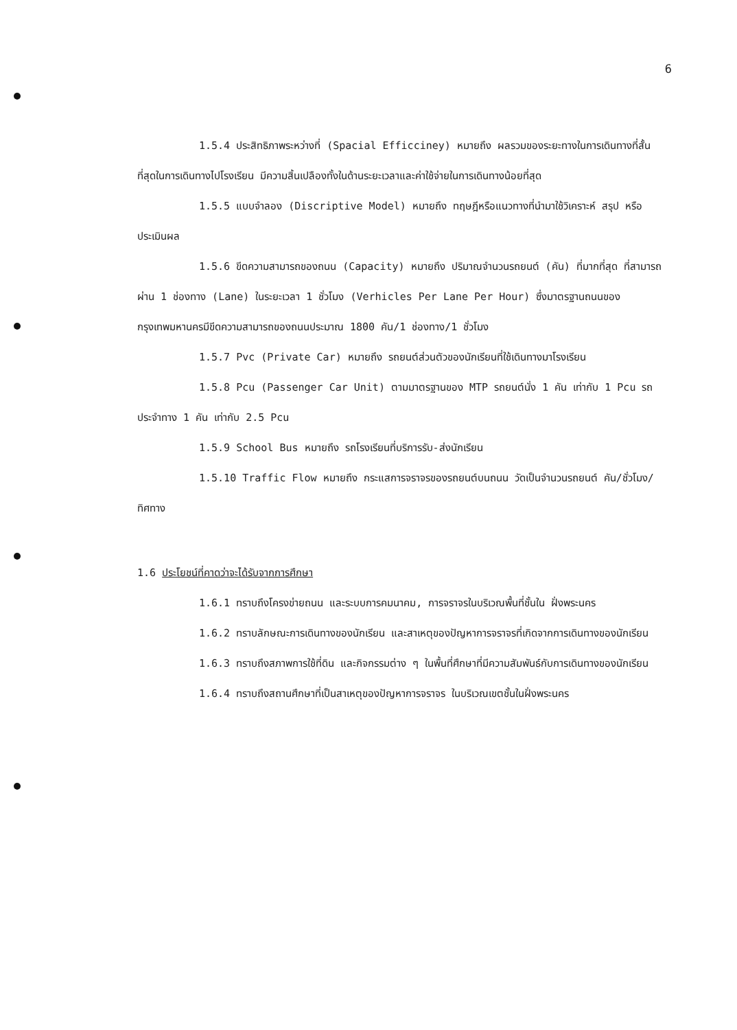6
1.5.4 ประสิทธิภาพระหว่างที่ (Spacial Efficciney) หมายถึง ผลรวมของระยะทางในการเดินทางที่สั้นที่สุดในการเดินทางไปโรงเรียน มีความสิ้นเปลืองทั้งในด้านระยะเวลาและค่าใช้จ่ายในการเดินทางน้อยที่สุด
1.5.5 แบบจำลอง (Discriptive Model) หมายถึง ทฤษฎีหรือแนวทางที่นำมาใช้วิเคราะห์ สรุป หรือประเมินผล
1.5.6 ขีดความสามารถของถนน (Capacity) หมายถึง ปริมาณจำนวนรถยนต์ (คัน) ที่มากที่สุด ที่สามารถผ่าน 1 ช่องทาง (Lane) ในระยะเวลา 1 ชั่วโมง (Verhicles Per Lane Per Hour) ซึ่งมาตรฐานถนนของกรุงเทพมหานครมีขีดความสามารถของถนนประมาณ 1800 คัน/1 ช่องทาง/1 ชั่วโมง
1.5.7 Pvc (Private Car) หมายถึง รถยนต์ส่วนตัวของนักเรียนที่ใช้เดินทางมาโรงเรียน
1.5.8 Pcu (Passenger Car Unit) ตามมาตรฐานของ MTP รถยนต์นั่ง 1 คัน เท่ากับ 1 Pcu รถประจำทาง 1 คัน เท่ากับ 2.5 Pcu
1.5.9 School Bus หมายถึง รถโรงเรียนที่บริการรับ-ส่งนักเรียน
1.5.10 Traffic Flow หมายถึง กระแสการจราจรของรถยนต์บนถนน วัดเป็นจำนวนรถยนต์ คัน/ชั่วโมง/ทิศทาง
1.6 ประโยชน์ที่คาดว่าจะได้รับจากการศึกษา
1.6.1 ทราบถึงโครงข่ายถนน และระบบการคมนาคม, การจราจรในบริเวณพื้นที่ชั้นใน ฝั่งพระนคร
1.6.2 ทราบลักษณะการเดินทางของนักเรียน และสาเหตุของปัญหาการจราจรที่เกิดจากการเดินทางของนักเรียน
1.6.3 ทราบถึงสภาพการใช้ที่ดิน และกิจกรรมต่าง ๆ ในพื้นที่ศึกษาที่มีความสัมพันธ์กับการเดินทางของนักเรียน
1.6.4 ทราบถึงสถานศึกษาที่เป็นสาเหตุของปัญหาการจราจร ในบริเวณเขตชั้นในฝั่งพระนคร